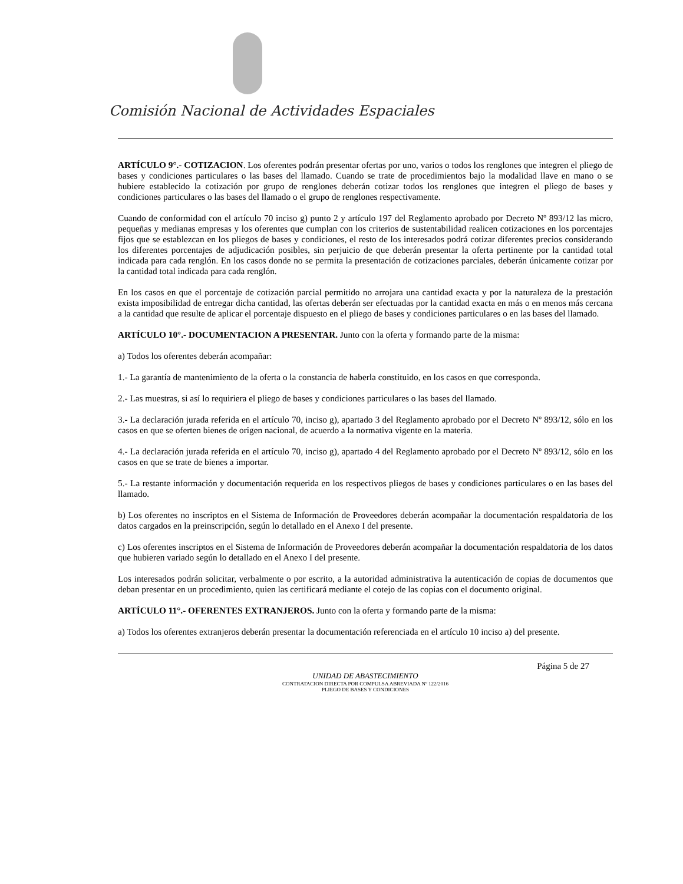Comisión Nacional de Actividades Espaciales
ARTÍCULO 9°.- COTIZACION. Los oferentes podrán presentar ofertas por uno, varios o todos los renglones que integren el pliego de bases y condiciones particulares o las bases del llamado. Cuando se trate de procedimientos bajo la modalidad llave en mano o se hubiere establecido la cotización por grupo de renglones deberán cotizar todos los renglones que integren el pliego de bases y condiciones particulares o las bases del llamado o el grupo de renglones respectivamente.
Cuando de conformidad con el artículo 70 inciso g) punto 2 y artículo 197 del Reglamento aprobado por Decreto Nº 893/12 las micro, pequeñas y medianas empresas y los oferentes que cumplan con los criterios de sustentabilidad realicen cotizaciones en los porcentajes fijos que se establezcan en los pliegos de bases y condiciones, el resto de los interesados podrá cotizar diferentes precios considerando los diferentes porcentajes de adjudicación posibles, sin perjuicio de que deberán presentar la oferta pertinente por la cantidad total indicada para cada renglón. En los casos donde no se permita la presentación de cotizaciones parciales, deberán únicamente cotizar por la cantidad total indicada para cada renglón.
En los casos en que el porcentaje de cotización parcial permitido no arrojara una cantidad exacta y por la naturaleza de la prestación exista imposibilidad de entregar dicha cantidad, las ofertas deberán ser efectuadas por la cantidad exacta en más o en menos más cercana a la cantidad que resulte de aplicar el porcentaje dispuesto en el pliego de bases y condiciones particulares o en las bases del llamado.
ARTÍCULO 10°.- DOCUMENTACION A PRESENTAR. Junto con la oferta y formando parte de la misma:
a) Todos los oferentes deberán acompañar:
1.- La garantía de mantenimiento de la oferta o la constancia de haberla constituido, en los casos en que corresponda.
2.- Las muestras, si así lo requiriera el pliego de bases y condiciones particulares o las bases del llamado.
3.- La declaración jurada referida en el artículo 70, inciso g), apartado 3 del Reglamento aprobado por el Decreto Nº 893/12, sólo en los casos en que se oferten bienes de origen nacional, de acuerdo a la normativa vigente en la materia.
4.- La declaración jurada referida en el artículo 70, inciso g), apartado 4 del Reglamento aprobado por el Decreto Nº 893/12, sólo en los casos en que se trate de bienes a importar.
5.- La restante información y documentación requerida en los respectivos pliegos de bases y condiciones particulares o en las bases del llamado.
b) Los oferentes no inscriptos en el Sistema de Información de Proveedores deberán acompañar la documentación respaldatoria de los datos cargados en la preinscripción, según lo detallado en el Anexo I del presente.
c) Los oferentes inscriptos en el Sistema de Información de Proveedores deberán acompañar la documentación respaldatoria de los datos que hubieren variado según lo detallado en el Anexo I del presente.
Los interesados podrán solicitar, verbalmente o por escrito, a la autoridad administrativa la autenticación de copias de documentos que deban presentar en un procedimiento, quien las certificará mediante el cotejo de las copias con el documento original.
ARTÍCULO 11°.- OFERENTES EXTRANJEROS. Junto con la oferta y formando parte de la misma:
a) Todos los oferentes extranjeros deberán presentar la documentación referenciada en el artículo 10 inciso a) del presente.
Página 5 de 27
UNIDAD DE ABASTECIMIENTO
CONTRATACION DIRECTA POR COMPULSA ABREVIADA Nº 122/2016
PLIEGO DE BASES Y CONDICIONES